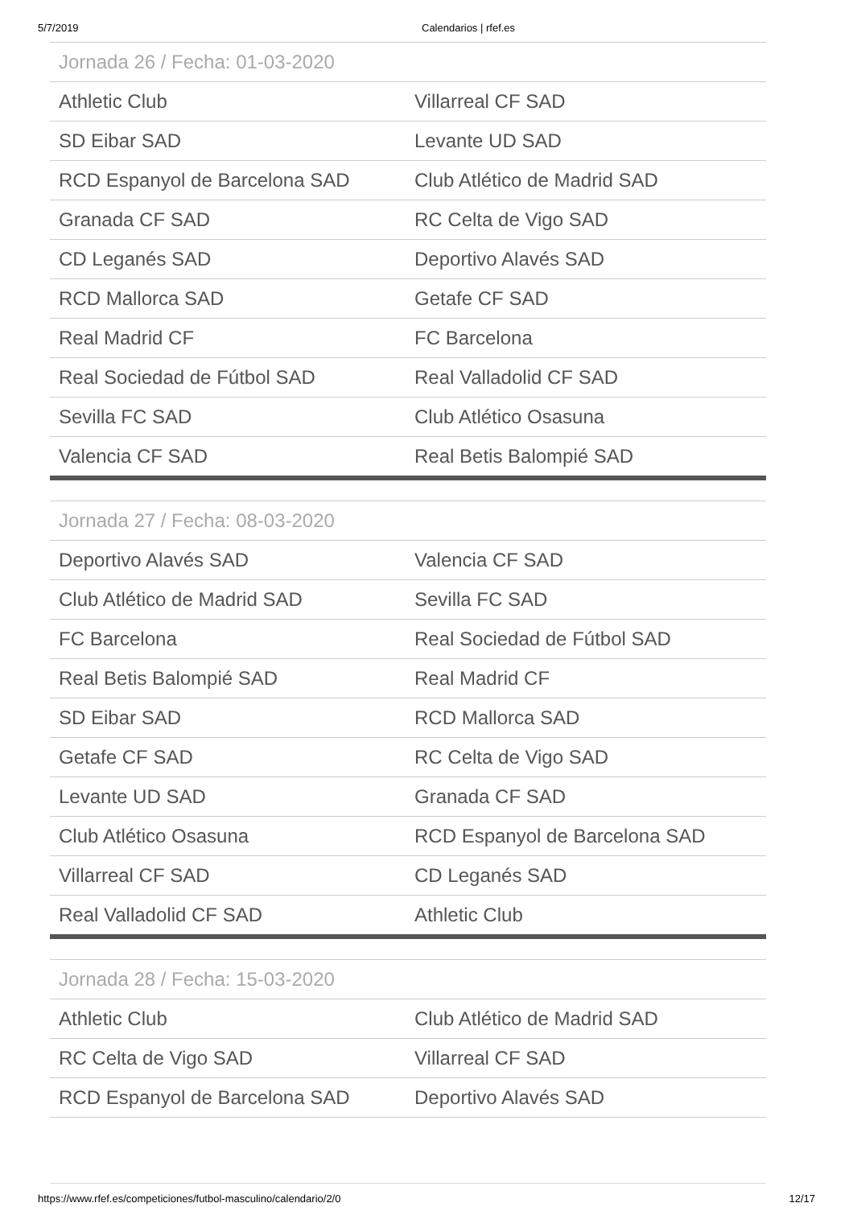5/7/2019 Calendarios | rfef.es
| Jornada 26 / Fecha: 01-03-2020 | |
| --- | --- |
| Athletic Club | Villarreal CF SAD |
| SD Eibar SAD | Levante UD SAD |
| RCD Espanyol de Barcelona SAD | Club Atlético de Madrid SAD |
| Granada CF SAD | RC Celta de Vigo SAD |
| CD Leganés SAD | Deportivo Alavés SAD |
| RCD Mallorca SAD | Getafe CF SAD |
| Real Madrid CF | FC Barcelona |
| Real Sociedad de Fútbol SAD | Real Valladolid CF SAD |
| Sevilla FC SAD | Club Atlético Osasuna |
| Valencia CF SAD | Real Betis Balompié SAD |
| Jornada 27 / Fecha: 08-03-2020 | |
| --- | --- |
| Deportivo Alavés SAD | Valencia CF SAD |
| Club Atlético de Madrid SAD | Sevilla FC SAD |
| FC Barcelona | Real Sociedad de Fútbol SAD |
| Real Betis Balompié SAD | Real Madrid CF |
| SD Eibar SAD | RCD Mallorca SAD |
| Getafe CF SAD | RC Celta de Vigo SAD |
| Levante UD SAD | Granada CF SAD |
| Club Atlético Osasuna | RCD Espanyol de Barcelona SAD |
| Villarreal CF SAD | CD Leganés SAD |
| Real Valladolid CF SAD | Athletic Club |
| Jornada 28 / Fecha: 15-03-2020 | |
| --- | --- |
| Athletic Club | Club Atlético de Madrid SAD |
| RC Celta de Vigo SAD | Villarreal CF SAD |
| RCD Espanyol de Barcelona SAD | Deportivo Alavés SAD |
https://www.rfef.es/competiciones/futbol-masculino/calendario/2/0 12/17